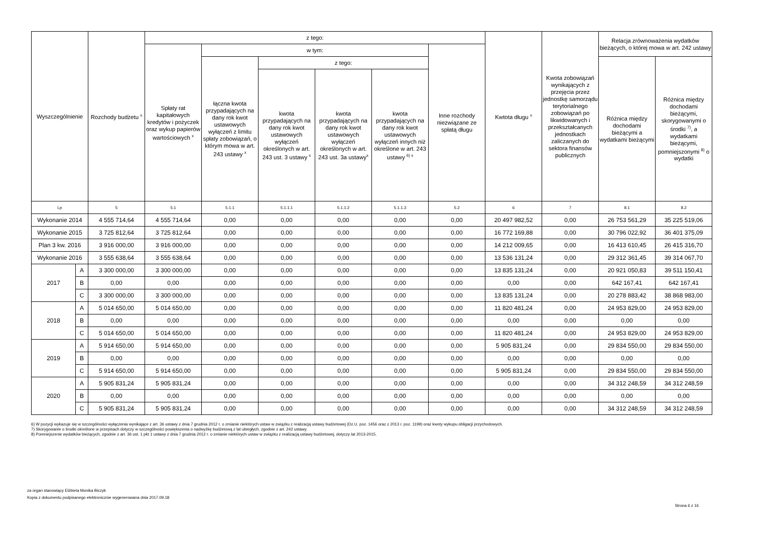| Wyszczególnienie | | Rozchody budżetu <sup>x</sup> | z tego: | | | | | | Kwtota długu <sup>x</sup> | Kwota zobowiązań wynikających z przejęcia przez jednostkę samorządu terytorialnego zobowiązań po likwidowanych i przekształcanych jednostkach zaliczanych do sektora finansów publicznych | Relacja zrównoważenia wydatków bieżących, o której mowa w art. 242 ustawy | |
| --- | --- | --- | --- | --- | --- | --- | --- | --- | --- | --- | --- | --- |
| | | | Spłaty rat kapitałowych kredytów i pożyczek oraz wykup papierów wartościowych <sup>x</sup> | w tym: | | | | Inne rozchody niezwiązane ze spłatą długu | | | | |
| | | | | łączna kwota przypadających na dany rok kwot ustawowych wyłączeń z limitu spłaty zobowiązań, o którym mowa w art. 243 ustawy <sup>x</sup> | z tego: | | | | | | Różnica między dochodami bieżącymi a wydatkami bieżącymi | Różnica między dochodami bieżącymi, skorygowanymi o środki <sup>7)</sup>, a wydatkami bieżącymi, pomniejszonymi <sup>8)</sup> o wydatki |
| | | | | | kwota przypadających na dany rok kwot ustawowych wyłączeń określonych w art. 243 ust. 3 ustawy <sup>x</sup> | kwota przypadających na dany rok kwot ustawowych wyłączeń określonych w art. 243 ust. 3a ustawy<sup>x</sup> | kwota przypadających na dany rok kwot ustawowych wyłączeń innych niż określone w art. 243 ustawy <sup>6) x</sup> | | | | | |
| Lp | | 5 | 5.1 | 5.1.1 | 5.1.1.1 | 5.1.1.2 | 5.1.1.3 | 5.2 | 6 | 7 | 8.1 | 8.2 |
| Wykonanie 2014 | | 4 555 714,64 | 4 555 714,64 | 0,00 | 0,00 | 0,00 | 0,00 | 0,00 | 20 497 982,52 | 0,00 | 26 753 561,29 | 35 225 519,06 |
| Wykonanie 2015 | | 3 725 812,64 | 3 725 812,64 | 0,00 | 0,00 | 0,00 | 0,00 | 0,00 | 16 772 169,88 | 0,00 | 30 796 022,92 | 36 401 375,09 |
| Plan 3 kw. 2016 | | 3 916 000,00 | 3 916 000,00 | 0,00 | 0,00 | 0,00 | 0,00 | 0,00 | 14 212 009,65 | 0,00 | 16 413 610,45 | 26 415 316,70 |
| Wykonanie 2016 | | 3 555 638,64 | 3 555 638,64 | 0,00 | 0,00 | 0,00 | 0,00 | 0,00 | 13 536 131,24 | 0,00 | 29 312 361,45 | 39 314 067,70 |
| 2017 | A | 3 300 000,00 | 3 300 000,00 | 0,00 | 0,00 | 0,00 | 0,00 | 0,00 | 13 835 131,24 | 0,00 | 20 921 050,83 | 39 511 150,41 |
| | B | 0,00 | 0,00 | 0,00 | 0,00 | 0,00 | 0,00 | 0,00 | 0,00 | 0,00 | 642 167,41 | 642 167,41 |
| | C | 3 300 000,00 | 3 300 000,00 | 0,00 | 0,00 | 0,00 | 0,00 | 0,00 | 13 835 131,24 | 0,00 | 20 278 883,42 | 38 868 983,00 |
| 2018 | A | 5 014 650,00 | 5 014 650,00 | 0,00 | 0,00 | 0,00 | 0,00 | 0,00 | 11 820 481,24 | 0,00 | 24 953 829,00 | 24 953 829,00 |
| | B | 0,00 | 0,00 | 0,00 | 0,00 | 0,00 | 0,00 | 0,00 | 0,00 | 0,00 | 0,00 | 0,00 |
| | C | 5 014 650,00 | 5 014 650,00 | 0,00 | 0,00 | 0,00 | 0,00 | 0,00 | 11 820 481,24 | 0,00 | 24 953 829,00 | 24 953 829,00 |
| 2019 | A | 5 914 650,00 | 5 914 650,00 | 0,00 | 0,00 | 0,00 | 0,00 | 0,00 | 5 905 831,24 | 0,00 | 29 834 550,00 | 29 834 550,00 |
| | B | 0,00 | 0,00 | 0,00 | 0,00 | 0,00 | 0,00 | 0,00 | 0,00 | 0,00 | 0,00 | 0,00 |
| | C | 5 914 650,00 | 5 914 650,00 | 0,00 | 0,00 | 0,00 | 0,00 | 0,00 | 5 905 831,24 | 0,00 | 29 834 550,00 | 29 834 550,00 |
| 2020 | A | 5 905 831,24 | 5 905 831,24 | 0,00 | 0,00 | 0,00 | 0,00 | 0,00 | 0,00 | 0,00 | 34 312 248,59 | 34 312 248,59 |
| | B | 0,00 | 0,00 | 0,00 | 0,00 | 0,00 | 0,00 | 0,00 | 0,00 | 0,00 | 0,00 | 0,00 |
| | C | 5 905 831,24 | 5 905 831,24 | 0,00 | 0,00 | 0,00 | 0,00 | 0,00 | 0,00 | 0,00 | 34 312 248,59 | 34 312 248,59 |
6) W pozycji wykazuje się w szczególności wyłączenia wynikające z art. 36 ustawy z dnia 7 grudnia 2012 r. o zmianie niektórych ustaw w związku z realizacją ustawy budżetowej (Dz.U. poz. 1456 oraz z 2013 r. poz. 1199) oraz kwoty wykupu obligacji przychodowych.
7) Skorygowanie o środki określone w przepisach dotyczy w szczególności powiększenia o nadwyżkę budżetową z lat ubiegłych, zgodnie z art. 242 ustawy.
8) Pomniejszenie wydatków bieżących, zgodnie z art. 36 ust. 1 pkt 1 ustawy z dnia 7 grudnia 2012 r. o zmianie niektórych ustaw w związku z realizacją ustawy budżetowej, dotyczy lat 2013-2015.
za organ stanowiący Elżbieta Monika Biczyk
Kopia z dokumentu podpisanego elektronicznie wygenerowana dnia 2017.09.18
Strona 6 z 16